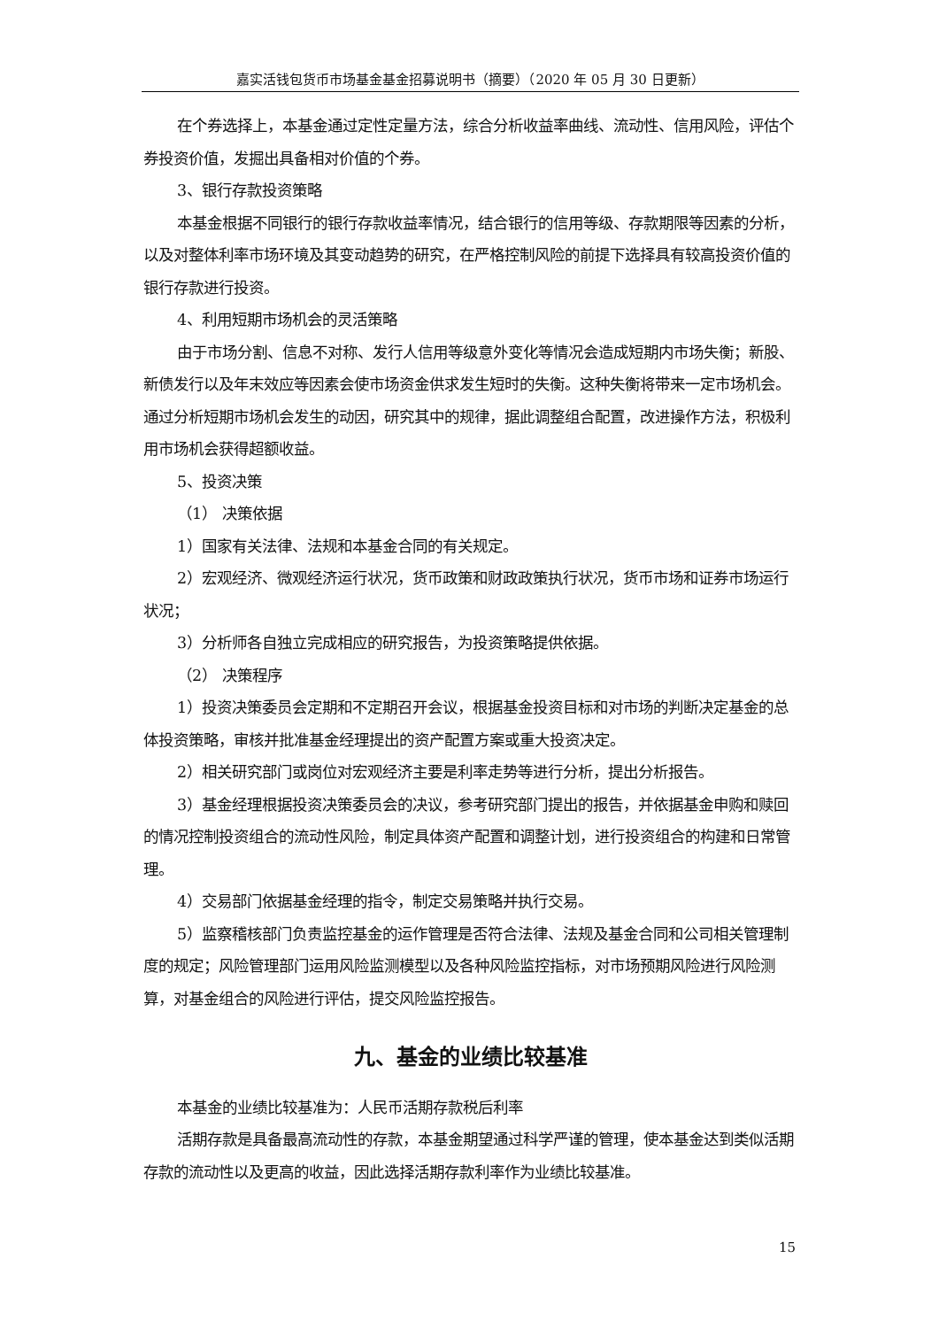嘉实活钱包货币市场基金基金招募说明书（摘要）（2020 年 05 月 30 日更新）
在个券选择上，本基金通过定性定量方法，综合分析收益率曲线、流动性、信用风险，评估个券投资价值，发掘出具备相对价值的个券。
3、银行存款投资策略
本基金根据不同银行的银行存款收益率情况，结合银行的信用等级、存款期限等因素的分析，以及对整体利率市场环境及其变动趋势的研究，在严格控制风险的前提下选择具有较高投资价值的银行存款进行投资。
4、利用短期市场机会的灵活策略
由于市场分割、信息不对称、发行人信用等级意外变化等情况会造成短期内市场失衡；新股、新债发行以及年末效应等因素会使市场资金供求发生短时的失衡。这种失衡将带来一定市场机会。通过分析短期市场机会发生的动因，研究其中的规律，据此调整组合配置，改进操作方法，积极利用市场机会获得超额收益。
5、投资决策
（1） 决策依据
1）国家有关法律、法规和本基金合同的有关规定。
2）宏观经济、微观经济运行状况，货币政策和财政政策执行状况，货币市场和证券市场运行状况；
3）分析师各自独立完成相应的研究报告，为投资策略提供依据。
（2） 决策程序
1）投资决策委员会定期和不定期召开会议，根据基金投资目标和对市场的判断决定基金的总体投资策略，审核并批准基金经理提出的资产配置方案或重大投资决定。
2）相关研究部门或岗位对宏观经济主要是利率走势等进行分析，提出分析报告。
3）基金经理根据投资决策委员会的决议，参考研究部门提出的报告，并依据基金申购和赎回的情况控制投资组合的流动性风险，制定具体资产配置和调整计划，进行投资组合的构建和日常管理。
4）交易部门依据基金经理的指令，制定交易策略并执行交易。
5）监察稽核部门负责监控基金的运作管理是否符合法律、法规及基金合同和公司相关管理制度的规定；风险管理部门运用风险监测模型以及各种风险监控指标，对市场预期风险进行风险测算，对基金组合的风险进行评估，提交风险监控报告。
九、基金的业绩比较基准
本基金的业绩比较基准为：人民币活期存款税后利率
活期存款是具备最高流动性的存款，本基金期望通过科学严谨的管理，使本基金达到类似活期存款的流动性以及更高的收益，因此选择活期存款利率作为业绩比较基准。
15